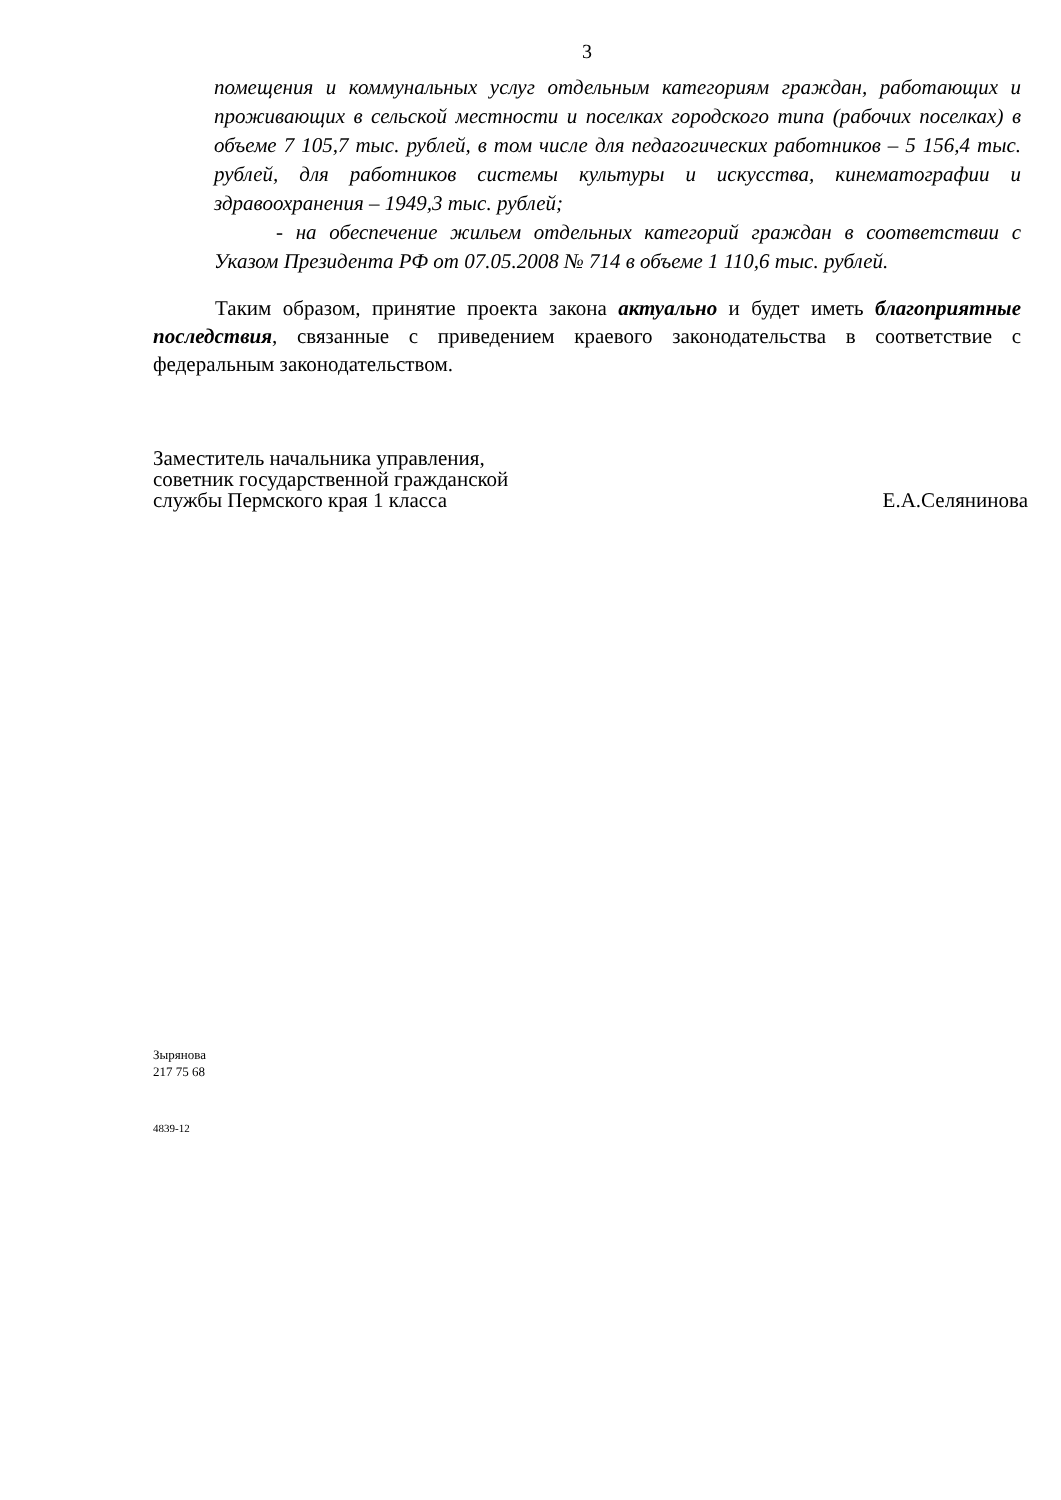3
помещения и коммунальных услуг отдельным категориям граждан, работающих и проживающих в сельской местности и поселках городского типа (рабочих поселках) в объеме 7 105,7 тыс. рублей, в том числе для педагогических работников – 5 156,4 тыс. рублей, для работников системы культуры и искусства, кинематографии и здравоохранения – 1949,3 тыс. рублей;
- на обеспечение жильем отдельных категорий граждан в соответствии с Указом Президента РФ от 07.05.2008 № 714 в объеме 1 110,6 тыс. рублей.
Таким образом, принятие проекта закона актуально и будет иметь благоприятные последствия, связанные с приведением краевого законодательства в соответствие с федеральным законодательством.
Заместитель начальника управления,
советник государственной гражданской
службы Пермского края 1 класса
Е.А.Селянинова
Зырянова
217 75 68
4839-12